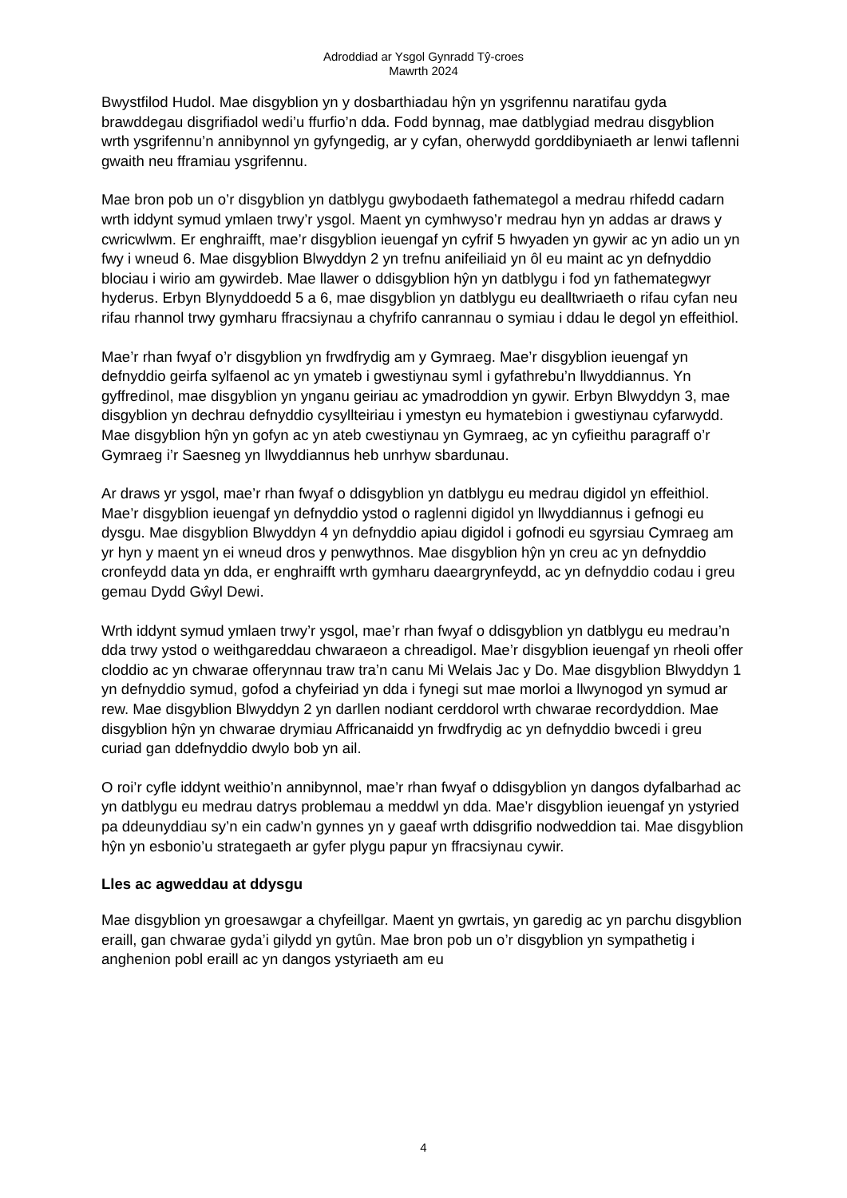Adroddiad ar Ysgol Gynradd Tŷ-croes
Mawrth 2024
Bwystfilod Hudol. Mae disgyblion yn y dosbarthiadau hŷn yn ysgrifennu naratifau gyda brawddegau disgrifiadol wedi’u ffurfio’n dda. Fodd bynnag, mae datblygiad medrau disgyblion wrth ysgrifennu’n annibynnol yn gyfyngedig, ar y cyfan, oherwydd gorddibyniaeth ar lenwi taflenni gwaith neu fframiau ysgrifennu.
Mae bron pob un o’r disgyblion yn datblygu gwybodaeth fathemategol a medrau rhifedd cadarn wrth iddynt symud ymlaen trwy’r ysgol. Maent yn cymhwyso’r medrau hyn yn addas ar draws y cwricwlwm. Er enghraifft, mae’r disgyblion ieuengaf yn cyfrif 5 hwyaden yn gywir ac yn adio un yn fwy i wneud 6. Mae disgyblion Blwyddyn 2 yn trefnu anifeiliaid yn ôl eu maint ac yn defnyddio blociau i wirio am gywirdeb. Mae llawer o ddisgyblion hŷn yn datblygu i fod yn fathemategwyr hyderus. Erbyn Blynyddoedd 5 a 6, mae disgyblion yn datblygu eu dealltwriaeth o rifau cyfan neu rifau rhannol trwy gymharu ffracsiynau a chyfrifo canrannau o symiau i ddau le degol yn effeithiol.
Mae’r rhan fwyaf o’r disgyblion yn frwdfrydig am y Gymraeg. Mae’r disgyblion ieuengaf yn defnyddio geirfa sylfaenol ac yn ymateb i gwestiynau syml i gyfathrebu’n llwyddiannus. Yn gyffredinol, mae disgyblion yn ynganu geiriau ac ymadroddion yn gywir. Erbyn Blwyddyn 3, mae disgyblion yn dechrau defnyddio cysyllteiriau i ymestyn eu hymatebion i gwestiynau cyfarwydd. Mae disgyblion hŷn yn gofyn ac yn ateb cwestiynau yn Gymraeg, ac yn cyfieithu paragraff o’r Gymraeg i’r Saesneg yn llwyddiannus heb unrhyw sbardunau.
Ar draws yr ysgol, mae’r rhan fwyaf o ddisgyblion yn datblygu eu medrau digidol yn effeithiol. Mae’r disgyblion ieuengaf yn defnyddio ystod o raglenni digidol yn llwyddiannus i gefnogi eu dysgu. Mae disgyblion Blwyddyn 4 yn defnyddio apiau digidol i gofnodi eu sgyrsiau Cymraeg am yr hyn y maent yn ei wneud dros y penwythnos. Mae disgyblion hŷn yn creu ac yn defnyddio cronfeydd data yn dda, er enghraifft wrth gymharu daeargrynfeydd, ac yn defnyddio codau i greu gemau Dydd Gŵyl Dewi.
Wrth iddynt symud ymlaen trwy’r ysgol, mae’r rhan fwyaf o ddisgyblion yn datblygu eu medrau’n dda trwy ystod o weithgareddau chwaraeon a chreadigol. Mae’r disgyblion ieuengaf yn rheoli offer cloddio ac yn chwarae offerynnau traw tra’n canu Mi Welais Jac y Do. Mae disgyblion Blwyddyn 1 yn defnyddio symud, gofod a chyfeiriad yn dda i fynegi sut mae morloi a llwynogod yn symud ar rew. Mae disgyblion Blwyddyn 2 yn darllen nodiant cerddorol wrth chwarae recordyddion. Mae disgyblion hŷn yn chwarae drymiau Affricanaidd yn frwdfrydig ac yn defnyddio bwcedi i greu curiad gan ddefnyddio dwylo bob yn ail.
O roi’r cyfle iddynt weithio’n annibynnol, mae’r rhan fwyaf o ddisgyblion yn dangos dyfalbarhad ac yn datblygu eu medrau datrys problemau a meddwl yn dda. Mae’r disgyblion ieuengaf yn ystyried pa ddeunyddiau sy’n ein cadw’n gynnes yn y gaeaf wrth ddisgrifio nodweddion tai. Mae disgyblion hŷn yn esbonio’u strategaeth ar gyfer plygu papur yn ffracsiynau cywir.
Lles ac agweddau at ddysgu
Mae disgyblion yn groesawgar a chyfeillgar. Maent yn gwrtais, yn garedig ac yn parchu disgyblion eraill, gan chwarae gyda’i gilydd yn gytûn. Mae bron pob un o’r disgyblion yn sympathetig i anghenion pobl eraill ac yn dangos ystyriaeth am eu
4